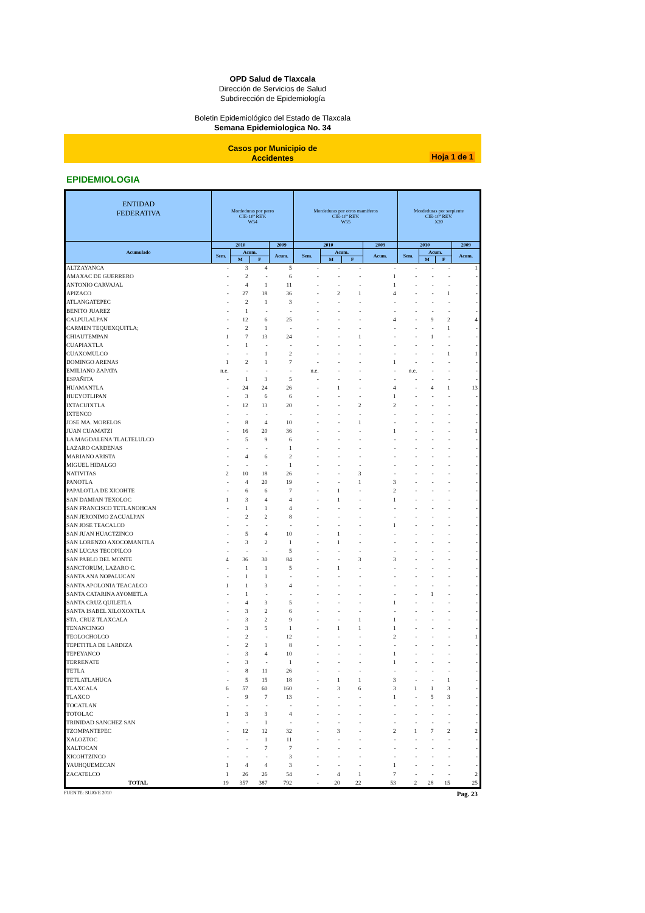OPD Salud de Tlaxcala
Dirección de Servicios de Salud
Subdirección de Epidemiología
Boletin Epidemiológico del Estado de Tlaxcala
Semana Epidemiologica No. 34
Casos por Municipio de
Accidentes
Hoja 1 de 1
EPIDEMIOLOGIA
| ENTIDAD FEDERATIVA | Mordeduras por perro CIE-10ª REV. W54 | | | | Mordeduras por otros mamíferos CIE-10ª REV. W55 | | | | Mordeduras por serpiente CIE-10ª REV. X20 | | | |
| --- | --- | --- | --- | --- | --- | --- | --- | --- | --- | --- | --- | --- |
| Acumulado | 2010 | | | 2009 | 2010 | | | 2009 | 2010 | | | 2009 |
| | Sem. | Acum. | | Acum. | Sem. | Acum. | | Acum. | Sem. | Acum. | | Acum. |
| | | M | F | | | M | F | | | M | F | |
| ALTZAYANCA | - | 3 | 4 | 5 | - | - | - | - | - | - | - | 1 |
| AMAXAC DE GUERRERO | - | 2 | - | 6 | - | - | - | 1 | - | - | - | - |
| ANTONIO CARVAJAL | - | 4 | 1 | 11 | - | - | - | 1 | - | - | - | - |
| APIZACO | - | 27 | 18 | 36 | - | 2 | 1 | 4 | - | - | 1 | - |
| ATLANGATEPEC | - | 2 | 1 | 3 | - | - | - | - | - | - | - | - |
| BENITO JUAREZ | - | 1 | - | - | - | - | - | - | - | - | - | - |
| CALPULALPAN | - | 12 | 6 | 25 | - | - | - | 4 | - | 9 | 2 | 4 |
| CARMEN TEQUEXQUITLA; | - | 2 | 1 | - | - | - | - | - | - | - | 1 | - |
| CHIAUTEMPAN | 1 | 7 | 13 | 24 | - | - | 1 | - | - | 1 | - | - |
| CUAPIAXTLA | - | 1 | - | - | - | - | - | - | - | - | - | - |
| CUAXOMULCO | - | - | 1 | 2 | - | - | - | - | - | - | 1 | 1 |
| DOMINGO ARENAS | 1 | 2 | 1 | 7 | - | - | - | 1 | - | - | - | - |
| EMILIANO ZAPATA | n.e. | - | - | - | n.e. | - | - | - | n.e. | - | - | - |
| ESPAÑITA | - | 1 | 3 | 5 | - | - | - | - | - | - | - | - |
| HUAMANTLA | - | 24 | 24 | 26 | - | 1 | - | 4 | - | 4 | 1 | 13 |
| HUEYOTLIPAN | - | 3 | 6 | 6 | - | - | - | 1 | - | - | - | - |
| IXTACUIXTLA | - | 12 | 13 | 20 | - | - | 2 | 2 | - | - | - | - |
| IXTENCO | - | - | - | - | - | - | - | - | - | - | - | - |
| JOSE MA. MORELOS | - | 8 | 4 | 10 | - | - | 1 | - | - | - | - | - |
| JUAN CUAMATZI | - | 16 | 20 | 36 | - | - | - | 1 | - | - | - | 1 |
| LA MAGDALENA TLALTELULCO | - | 5 | 9 | 6 | - | - | - | - | - | - | - | - |
| LAZARO CARDENAS | - | - | - | 1 | - | - | - | - | - | - | - | - |
| MARIANO ARISTA | - | 4 | 6 | 2 | - | - | - | - | - | - | - | - |
| MIGUEL HIDALGO | - | - | - | 1 | - | - | - | - | - | - | - | - |
| NATIVITAS | 2 | 10 | 18 | 26 | - | - | 3 | - | - | - | - | - |
| PANOTLA | - | 4 | 20 | 19 | - | - | 1 | 3 | - | - | - | - |
| PAPALOTLA DE XICOHTE | - | 6 | 6 | 7 | - | 1 | - | 2 | - | - | - | - |
| SAN DAMIAN TEXOLOC | 1 | 3 | 4 | 4 | - | 1 | - | 1 | - | - | - | - |
| SAN FRANCISCO TETLANOHCAN | - | 1 | 1 | 4 | - | - | - | - | - | - | - | - |
| SAN JERONIMO ZACUALPAN | - | 2 | 2 | 8 | - | - | - | - | - | - | - | - |
| SAN JOSE TEACALCO | - | - | - | - | - | - | - | 1 | - | - | - | - |
| SAN JUAN HUACTZINCO | - | 5 | 4 | 10 | - | 1 | - | - | - | - | - | - |
| SAN LORENZO AXOCOMANITLA | - | 3 | 2 | 1 | - | 1 | - | - | - | - | - | - |
| SAN LUCAS TECOPILCO | - | - | - | 5 | - | - | - | - | - | - | - | - |
| SAN PABLO DEL MONTE | 4 | 36 | 30 | 84 | - | - | 3 | 3 | - | - | - | - |
| SANCTORUM, LAZARO C. | - | 1 | 1 | 5 | - | 1 | - | - | - | - | - | - |
| SANTA ANA NOPALUCAN | - | 1 | 1 | - | - | - | - | - | - | - | - | - |
| SANTA APOLONIA TEACALCO | 1 | 1 | 3 | 4 | - | - | - | - | - | - | - | - |
| SANTA CATARINA AYOMETLA | - | 1 | - | - | - | - | - | - | - | 1 | - | - |
| SANTA CRUZ QUILETLA | - | 4 | 3 | 5 | - | - | - | 1 | - | - | - | - |
| SANTA ISABEL XILOXOXTLA | - | 3 | 2 | 6 | - | - | - | - | - | - | - | - |
| STA. CRUZ TLAXCALA | - | 3 | 2 | 9 | - | - | 1 | 1 | - | - | - | - |
| TENANCINGO | - | 3 | 5 | 1 | - | 1 | 1 | 1 | - | - | - | - |
| TEOLOCHOLCO | - | 2 | - | 12 | - | - | - | 2 | - | - | - | 1 |
| TEPETITLA DE LARDIZA | - | 2 | 1 | 8 | - | - | - | - | - | - | - | - |
| TEPEYANCO | - | 3 | 4 | 10 | - | - | - | 1 | - | - | - | - |
| TERRENATE | - | 3 | - | 1 | - | - | - | 1 | - | - | - | - |
| TETLA | - | 8 | 11 | 26 | - | - | - | - | - | - | - | - |
| TETLATLAHUCA | - | 5 | 15 | 18 | - | 1 | 1 | 3 | - | - | 1 | - |
| TLAXCALA | 6 | 57 | 60 | 160 | - | 3 | 6 | 3 | 1 | 1 | 3 | - |
| TLAXCO | - | 9 | 7 | 13 | - | - | - | 1 | - | 5 | 3 | - |
| TOCATLAN | - | - | - | - | - | - | - | - | - | - | - | - |
| TOTOLAC | 1 | 3 | 3 | 4 | - | - | - | - | - | - | - | - |
| TRINIDAD SANCHEZ SAN | - | - | 1 | - | - | - | - | - | - | - | - | - |
| TZOMPANTEPEC | - | 12 | 12 | 32 | - | 3 | - | 2 | 1 | 7 | 2 | 2 |
| XALOZTOC | - | - | 1 | 11 | - | - | - | - | - | - | - | - |
| XALTOCAN | - | - | 7 | 7 | - | - | - | - | - | - | - | - |
| XICOHTZINCO | - | - | - | 3 | - | - | - | - | - | - | - | - |
| YAUHQUEMECAN | 1 | 4 | 4 | 3 | - | - | - | 1 | - | - | - | - |
| ZACATELCO | 1 | 26 | 26 | 54 | - | 4 | 1 | 7 | - | - | - | 2 |
| TOTAL | 19 | 357 | 387 | 792 | - | 20 | 22 | 53 | 2 | 28 | 15 | 25 |
FUENTE: SUAVE 2010 Pag. 23